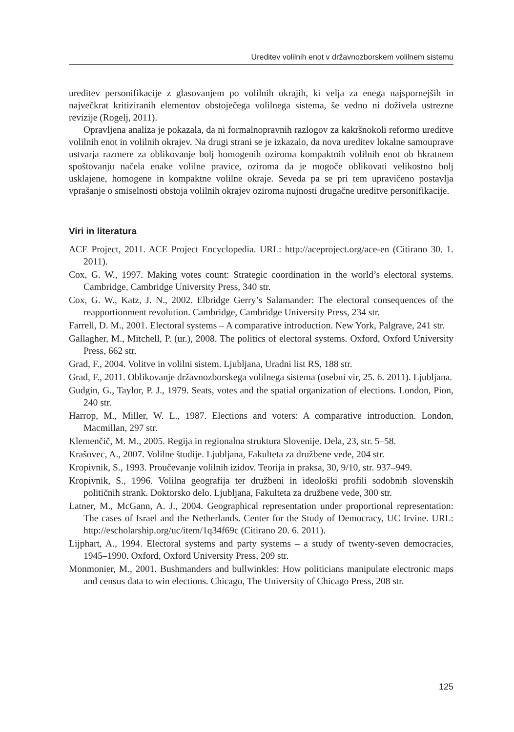Ureditev volilnih enot v državnozborskem volilnem sistemu
ureditev personifikacije z glasovanjem po volilnih okrajih, ki velja za enega najspornejših in največkrat kritiziranih elementov obstoječega volilnega sistema, še vedno ni doživela ustrezne revizije (Rogelj, 2011).
Opravljena analiza je pokazala, da ni formalnopravnih razlogov za kakršnokoli reformo ureditve volilnih enot in volilnih okrajev. Na drugi strani se je izkazalo, da nova ureditev lokalne samouprave ustvarja razmere za oblikovanje bolj homogenih oziroma kompaktnih volilnih enot ob hkratnem spoštovanju načela enake volilne pravice, oziroma da je mogoče oblikovati velikostno bolj usklajene, homogene in kompaktne volilne okraje. Seveda pa se pri tem upravičeno postavlja vprašanje o smiselnosti obstoja volilnih okrajev oziroma nujnosti drugačne ureditve personifikacije.
Viri in literatura
ACE Project, 2011. ACE Project Encyclopedia. URL: http://aceproject.org/ace-en (Citirano 30. 1. 2011).
Cox, G. W., 1997. Making votes count: Strategic coordination in the world’s electoral systems. Cambridge, Cambridge University Press, 340 str.
Cox, G. W., Katz, J. N., 2002. Elbridge Gerry’s Salamander: The electoral consequences of the reapportionment revolution. Cambridge, Cambridge University Press, 234 str.
Farrell, D. M., 2001. Electoral systems – A comparative introduction. New York, Palgrave, 241 str.
Gallagher, M., Mitchell, P. (ur.), 2008. The politics of electoral systems. Oxford, Oxford University Press, 662 str.
Grad, F., 2004. Volitve in volilni sistem. Ljubljana, Uradni list RS, 188 str.
Grad, F., 2011. Oblikovanje državnozborskega volilnega sistema (osebni vir, 25. 6. 2011). Ljubljana.
Gudgin, G., Taylor, P. J., 1979. Seats, votes and the spatial organization of elections. London, Pion, 240 str.
Harrop, M., Miller, W. L., 1987. Elections and voters: A comparative introduction. London, Macmillan, 297 str.
Klemenčič, M. M., 2005. Regija in regionalna struktura Slovenije. Dela, 23, str. 5–58.
Krašovec, A., 2007. Volilne študije. Ljubljana, Fakulteta za družbene vede, 204 str.
Kropivnik, S., 1993. Proučevanje volilnih izidov. Teorija in praksa, 30, 9/10, str. 937–949.
Kropivnik, S., 1996. Volilna geografija ter družbeni in ideološki profili sodobnih slovenskih političnih strank. Doktorsko delo. Ljubljana, Fakulteta za družbene vede, 300 str.
Latner, M., McGann, A. J., 2004. Geographical representation under proportional representation: The cases of Israel and the Netherlands. Center for the Study of Democracy, UC Irvine. URL: http://escholarship.org/uc/item/1q34f69c (Citirano 20. 6. 2011).
Lijphart, A., 1994. Electoral systems and party systems – a study of twenty-seven democracies, 1945–1990. Oxford, Oxford University Press, 209 str.
Monmonier, M., 2001. Bushmanders and bullwinkles: How politicians manipulate electronic maps and census data to win elections. Chicago, The University of Chicago Press, 208 str.
125